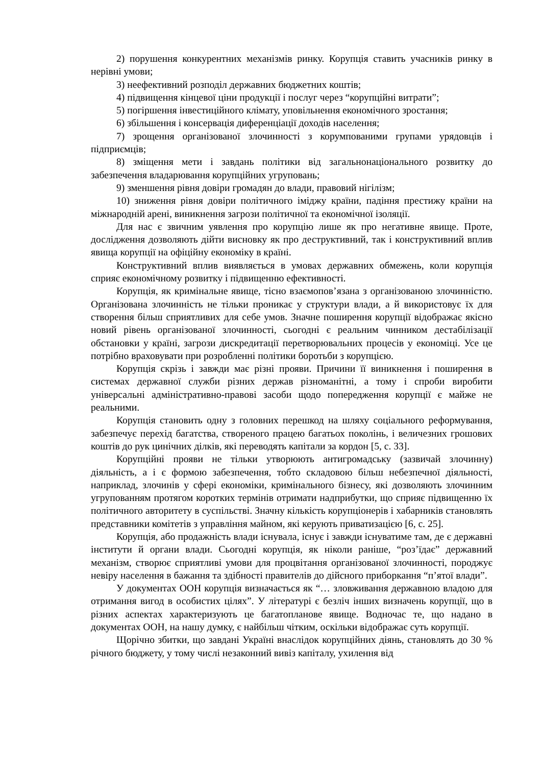2) порушення конкурентних механізмів ринку. Корупція ставить учасників ринку в нерівні умови;
3) неефективний розподіл державних бюджетних коштів;
4) підвищення кінцевої ціни продукції і послуг через “корупційні витрати”;
5) погіршення інвестиційного клімату, уповільнення економічного зростання;
6) збільшення і консервація диференціації доходів населення;
7) зрощення організованої злочинності з корумпованими групами урядовців і підприємців;
8) зміщення мети і завдань політики від загальнонаціонального розвитку до забезпечення владарювання корупційних угруповань;
9) зменшення рівня довіри громадян до влади, правовий нігілізм;
10) зниження рівня довіри політичного іміджу країни, падіння престижу країни на міжнародній арені, виникнення загрози політичної та економічної ізоляції.
Для нас є звичним уявлення про корупцію лише як про негативне явище. Проте, дослідження дозволяють дійти висновку як про деструктивний, так і конструктивний вплив явища корупції на офіційну економіку в країні.
Конструктивний вплив виявляється в умовах державних обмежень, коли корупція сприяє економічному розвитку і підвищенню ефективності.
Корупція, як кримінальне явище, тісно взаємопов’язана з організованою злочинністю. Організована злочинність не тільки проникає у структури влади, а й використовує їх для створення більш сприятливих для себе умов. Значне поширення корупції відображає якісно новий рівень організованої злочинності, сьогодні є реальним чинником дестабілізації обстановки у країні, загрози дискредитації перетворювальних процесів у економіці. Усе це потрібно враховувати при розробленні політики боротьби з корупцією.
Корупція скрізь і завжди має різні прояви. Причини її виникнення і поширення в системах державної служби різних держав різноманітні, а тому і спроби виробити універсальні адміністративно-правові засоби щодо попередження корупції є майже не реальними.
Корупція становить одну з головних перешкод на шляху соціального реформування, забезпечує перехід багатства, створеного працею багатьох поколінь, і величезних грошових коштів до рук цинічних ділків, які переводять капітали за кордон [5, с. 33].
Корупційні прояви не тільки утворюють антигромадську (зазвичай злочинну) діяльність, а і є формою забезпечення, тобто складовою більш небезпечної діяльності, наприклад, злочинів у сфері економіки, кримінального бізнесу, які дозволяють злочинним угрупованням протягом коротких термінів отримати надприбутки, що сприяє підвищенню їх політичного авторитету в суспільстві. Значну кількість корупціонерів і хабарників становлять представники комітетів з управління майном, які керують приватизацією [6, с. 25].
Корупція, або продажність влади існувала, існує і завжди існуватиме там, де є державні інститути й органи влади. Сьогодні корупція, як ніколи раніше, “роз’їдає” державний механізм, створює сприятливі умови для процвітання організованої злочинності, породжує невіру населення в бажання та здібності правителів до дійсного приборкання “п’ятої влади”.
У документах ООН корупція визначається як “… зловживання державною владою для отримання вигод в особистих цілях”. У літературі є безліч інших визначень корупції, що в різних аспектах характеризують це багатопланове явище. Водночас те, що надано в документах ООН, на нашу думку, є найбільш чітким, оскільки відображає суть корупції.
Щорічно збитки, що завдані Україні внаслідок корупційних діянь, становлять до 30 % річного бюджету, у тому числі незаконний вивіз капіталу, ухилення від